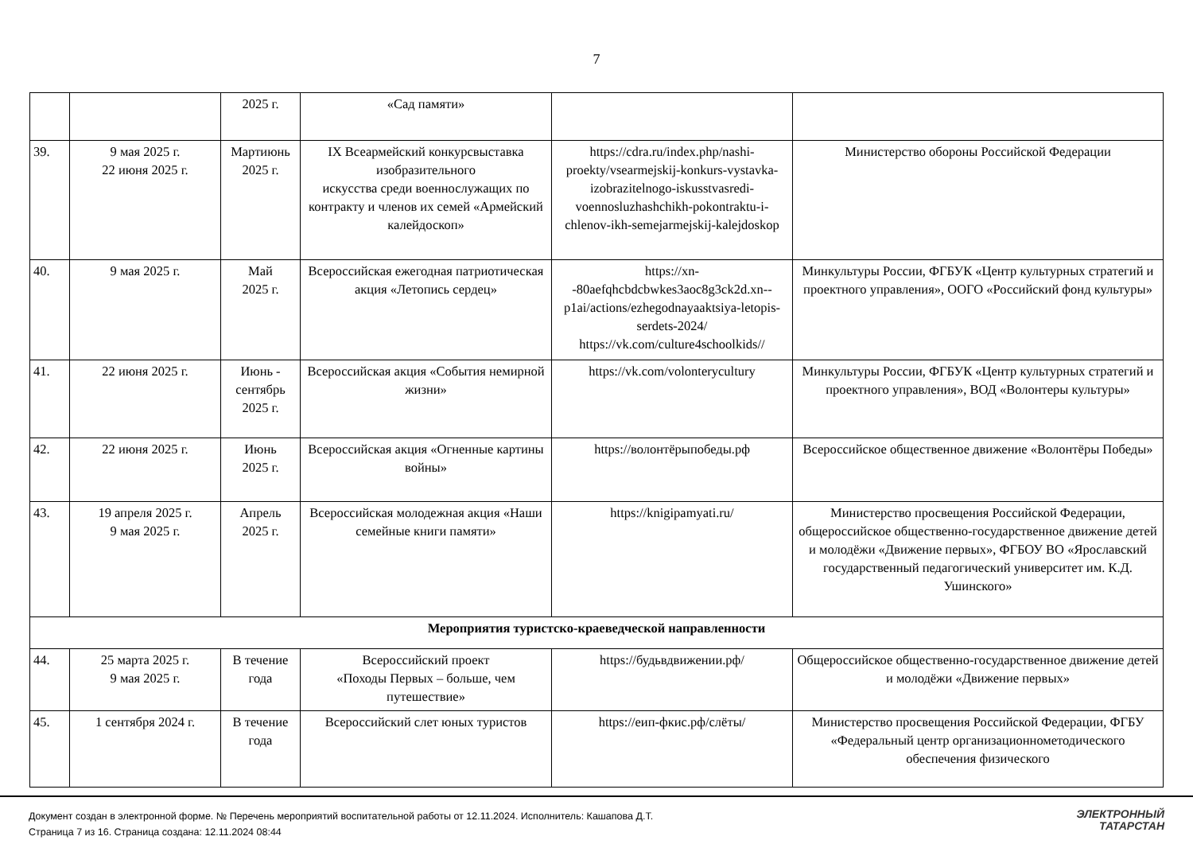7
| | | 2025 г. | «Сад памяти» | | |
| 39. | 9 мая 2025 г. 22 июня 2025 г. | Мартиюнь 2025 г. | IX Всеармейский конкурсвыставка изобразительного искусства среди военнослужащих по контракту и членов их семей «Армейский калейдоскоп» | https://cdra.ru/index.php/nashi-proekty/vsearmejskij-konkurs-vystavka-izobrazitelnogo-iskusstvasredi-voennosluzhashchikh-pokontraktu-i-chlenov-ikh-semejarmejskij-kalejdoskop | Министерство обороны Российской Федерации |
| 40. | 9 мая 2025 г. | Май 2025 г. | Всероссийская ежегодная патриотическая акция «Летопись сердец» | https://xn--80aefqhcbdcbwkes3aoc8g3ck2d.xn--p1ai/actions/ezhegodnayaaktsiya-letopis-serdets-2024/ https://vk.com/culture4schoolkids// | Минкультуры России, ФГБУК «Центр культурных стратегий и проектного управления», ООГО «Российский фонд культуры» |
| 41. | 22 июня 2025 г. | Июнь - сентябрь 2025 г. | Всероссийская акция «События немирной жизни» | https://vk.com/volonterycultury | Минкультуры России, ФГБУК «Центр культурных стратегий и проектного управления», ВОД «Волонтеры культуры» |
| 42. | 22 июня 2025 г. | Июнь 2025 г. | Всероссийская акция «Огненные картины войны» | https://волонтёрыпобеды.рф | Всероссийское общественное движение «Волонтёры Победы» |
| 43. | 19 апреля 2025 г. 9 мая 2025 г. | Апрель 2025 г. | Всероссийская молодежная акция «Наши семейные книги памяти» | https://knigipamyati.ru/ | Министерство просвещения Российской Федерации, общероссийское общественно-государственное движение детей и молодёжи «Движение первых», ФГБОУ ВО «Ярославский государственный педагогический университет им. К.Д. Ушинского» |
| Мероприятия туристско-краеведческой направленности | | | | | |
| 44. | 25 марта 2025 г. 9 мая 2025 г. | В течение года | Всероссийский проект «Походы Первых – больше, чем путешествие» | https://будьвдвижении.рф/ | Общероссийское общественно-государственное движение детей и молодёжи «Движение первых» |
| 45. | 1 сентября 2024 г. | В течение года | Всероссийский слет юных туристов | https://еип-фкис.рф/слёты/ | Министерство просвещения Российской Федерации, ФГБУ «Федеральный центр организационнометодического обеспечения физического |
Документ создан в электронной форме. № Перечень мероприятий воспитательной работы от 12.11.2024. Исполнитель: Кашапова Д.Т.
Страница 7 из 16. Страница создана: 12.11.2024 08:44
ЭЛЕКТРОННЫЙ
ТАТАРСТАН